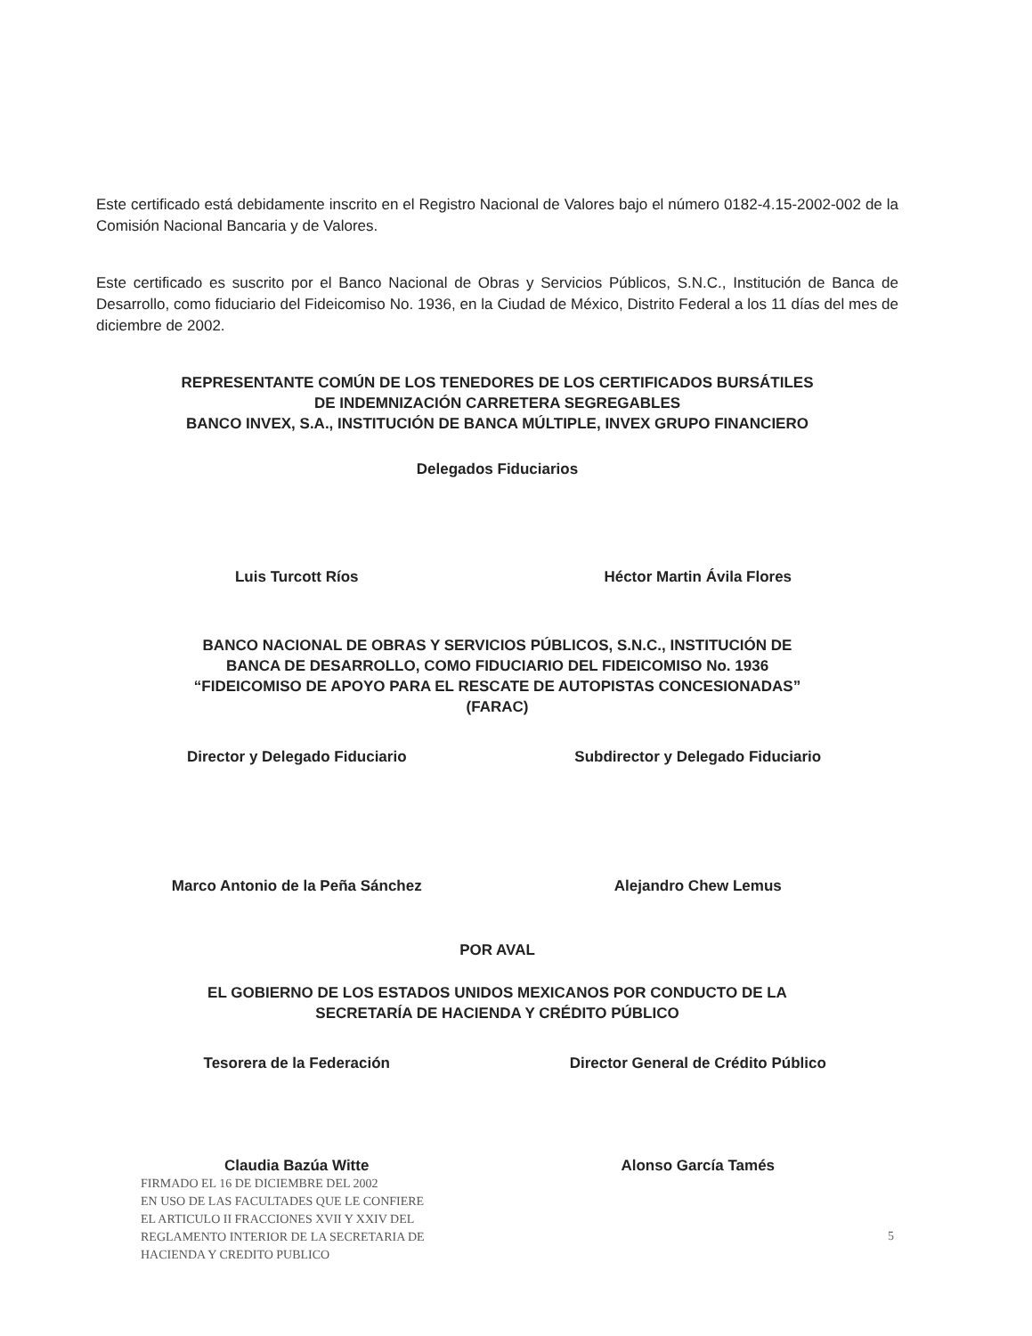Este certificado está debidamente inscrito en el Registro Nacional de Valores bajo el número 0182-4.15-2002-002 de la Comisión Nacional Bancaria y de Valores.
Este certificado es suscrito por el Banco Nacional de Obras y Servicios Públicos, S.N.C., Institución de Banca de Desarrollo, como fiduciario del Fideicomiso No. 1936, en la Ciudad de México, Distrito Federal a los 11 días del mes de diciembre de 2002.
REPRESENTANTE COMÚN DE LOS TENEDORES DE LOS CERTIFICADOS BURSÁTILES
DE INDEMNIZACIÓN CARRETERA SEGREGABLES
BANCO INVEX, S.A., INSTITUCIÓN DE BANCA MÚLTIPLE, INVEX GRUPO FINANCIERO
Delegados Fiduciarios
Luis Turcott Ríos Héctor Martin Ávila Flores
BANCO NACIONAL DE OBRAS Y SERVICIOS PÚBLICOS, S.N.C., INSTITUCIÓN DE
BANCA DE DESARROLLO, COMO FIDUCIARIO DEL FIDEICOMISO No. 1936
“FIDEICOMISO DE APOYO PARA EL RESCATE DE AUTOPISTAS CONCESIONADAS”
(FARAC)
Director y Delegado Fiduciario Subdirector y Delegado Fiduciario
Marco Antonio de la Peña Sánchez
Alejandro Chew Lemus
POR AVAL
EL GOBIERNO DE LOS ESTADOS UNIDOS MEXICANOS POR CONDUCTO DE LA
SECRETARÍA DE HACIENDA Y CRÉDITO PÚBLICO
Tesorera de la Federación Director General de Crédito Público
Claudia Bazúa Witte Alonso García Tamés
FIRMADO EL 16 DE DICIEMBRE DEL 2002
EN USO DE LAS FACULTADES QUE LE CONFIERE
EL ARTICULO II FRACCIONES XVII Y XXIV DEL
REGLAMENTO INTERIOR DE LA SECRETARIA DE
HACIENDA Y CREDITO PUBLICO
5